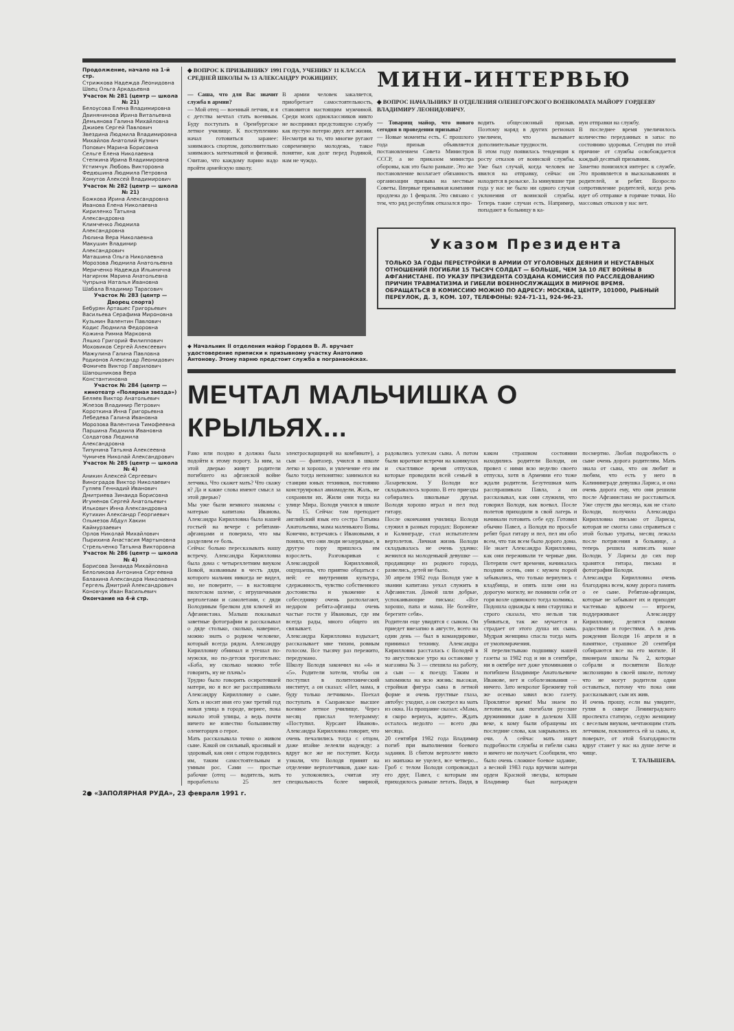Продолжение, начало на 1-й стр.
Стрижкова Надежда Леонидовна
Швец Ольга Аркадьевна
Участок № 281 (центр — школа № 21)
Белоусова Елена Владимировна
Двинянинова Ирина Витальевна
Демьянова Галина Михайловна
Джиоев Сергей Павлович
Звездина Людмила Владимировна
Михайлов Анатолий Кузмич
Попович Марина Борисовна
Сельге Елена Николаевна
Степкина Ирина Владимировна
Устимчук Любовь Викторовна
Федюшина Людмила Петровна
Хомутов Алексей Владимирович
Участок № 282 (центр — школа № 21)
Божкова Ирина Александровна
Иванова Елена Николаевна
Кириленко Татьяна Александровна
Климченко Людмила Александровна
Люлина Вера Николаевна
Макушин Владимир Александрович
Маташина Ольга Николаевна
Морозова Людмила Анатольевна
Мериченко Надежда Ильинична
Нагирняк Марина Анатольевна
Чупрына Наталья Ивановна
Шабала Владимир Тарасович
Участок № 283 (центр — Дворец спорта)
Бебурян Арташес Григорьевич
Васильева Серафима Мироновна
Кузьмин Валентин Павлович
Кодис Людмила Федоровна
Кожина Римма Марковна
Ляшко Григорий Филиппович
Моховиков Сергей Алексеевич
Мажулина Галина Павловна
Родионов Александр Леонидович
Фомичев Виктор Гаврилович
Шапошникова Вера Константиновна
Участок № 284 (центр — кинотеатр «Полярная звезда»)
Беляев Виктор Анатольевич
Жлезов Владимир Петрович
Короткина Инна Григорьевна
Лебедева Галина Ивановна
Морозова Валентина Тимофеевна
Паршина Людмила Ивановна
Солдатова Людмила Александровна
Типунина Татьяна Алексеевна
Чумичев Николай Александрович
Участок № 285 (центр — школа № 4)
Аникин Алексей Сергеевич
Виноградов Виктор Николаевич
Гуляев Геннадий Иванович
Дмитриева Зинаида Борисовна
Игуменов Сергей Анатольевич
Илькович Инна Александровна
Кутихин Александр Георгиевич
Ольмезов Абдул Хаким Каймурзаевич
Орлов Николай Михайлович
Пырихина Анастасия Мартыновна
Стрельченко Татьяна Викторовна
Участок № 286 (центр — школа № 4)
Борисова Зинаида Михайловна
Белоликова Антонина Сергеевна
Балахина Александра Николаевна
Гергель Дмитрий Александрович
Коновчук Иван Васильевич
Окончание на 4-й стр.
◆ ВОПРОС К ПРИЗЫВНИКУ 1991 ГОДА, УЧЕНИКУ 11 КЛАССА СРЕДНЕЙ ШКОЛЫ № 13 АЛЕКСАНДРУ РОЖИЦИНУ.
— Саша, что для Вас значит служба в армии?
— Мой отец — военный летчик, и я с детства мечтал стать военным. Буду поступать в Оренбургское летное училище. К поступлению начал готовиться заранее: занимаюсь спортом, дополнительно занимаюсь математикой и физикой. Считаю, что каждому парню надо пройти армейскую школу.
В армии человек закаляется, приобретает самостоятельность, становится настоящим мужчиной. Среди моих одноклассников никто не воспринял предстоящую службу как пустую потерю двух лет жизни. Несмотря на то, что многие ругают современную молодежь, такое понятие, как долг перед Родиной, нам не чуждо.
◆ Начальник II отделения майор Гордеев В. Л. вручает удостоверение приписки к призывному участку Анатолию Антонову. Этому парню предстоит служба в погранвойсках.
МИНИ-ИНТЕРВЬЮ
◆ ВОПРОС НАЧАЛЬНИКУ II ОТДЕЛЕНИЯ ОЛЕНЕГОРСКОГО ВОЕНКОМАТА МАЙОРУ ГОРДЕЕВУ ВЛАДИМИРУ ЛЕОНИДОВИЧУ.
— Товарищ майор, что нового сегодня в проведении призыва?
— Новые моменты есть. С прошлого года призыв объявляется постановлением Совета Министров СССР, а не приказом министра обороны, как это было раньше. Это же постановление возлагает обязанность организации призыва на местные Советы. Впервые призывная кампания продлена до 1 февраля. Это связано с тем, что ряд республик отказался про-
водить общесоюзный призыв. Поэтому наряд в других регионах увеличен, что вызывает дополнительные трудности.
В этом году появилась тенденция к росту отказов от воинской службы. Уже был случай, когда человек не явился на отправку, сейчас он находится в розыске. За минувшие три года у нас не было ни одного случая уклонения от воинской службы. Теперь такие случаи есть. Например, попадают в больницу в ка-
нун отправки на службу.
В последнее время увеличилось количество переданных в запас по состоянию здоровья. Сегодня по этой причине от службы освобождается каждый десятый призывник.
Заметно понизился интерес к службе. Это проявляется в высказываниях и родителей, и ребят. Возросло сопротивление родителей, когда речь идет об отправке в горячие точки. Но массовых отказов у нас нет.
Указом Президента
ТОЛЬКО ЗА ГОДЫ ПЕРЕСТРОЙКИ В АРМИИ ОТ УГОЛОВНЫХ ДЕЯНИЯ И НЕУСТАВНЫХ ОТНОШЕНИЙ ПОГИБЛИ 15 ТЫСЯЧ СОЛДАТ — БОЛЬШЕ, ЧЕМ ЗА 10 ЛЕТ ВОЙНЫ В АФГАНИСТАНЕ. ПО УКАЗУ ПРЕЗИДЕНТА СОЗДАНА КОМИССИЯ ПО РАССЛЕДОВАНИЮ ПРИЧИН ТРАВМАТИЗМА И ГИБЕЛИ ВОЕННОСЛУЖАЩИХ В МИРНОЕ ВРЕМЯ. ОБРАЩАТЬСЯ В КОМИССИЮ МОЖНО ПО АДРЕСУ: МОСКВА, ЦЕНТР, 101000, РЫБНЫЙ ПЕРЕУЛОК, Д. 3, КОМ. 107, ТЕЛЕФОНЫ: 924-71-11, 924-96-23.
МЕЧТАЛ МАЛЬЧИШКА О КРЫЛЬЯХ...
Рано или поздно я должна была подойти к этому порогу. За ним, за этой дверью живут родители погибшего на афганской войне летчика. Что скажет мать? Что скажу я? Да и какие слова имеют смысл за этой дверью?
Мы уже были немного знакомы с матерью капитана Иванова. Александра Кирилловна была нашей гостьей на вечере с ребятами-афганцами и поверила, что мы разделяем ее боль.
Сейчас больно пересказывать нашу встречу. Александра Кирилловна была дома с четырехлетним внуком Вовой, названным в честь дяди, которого мальчик никогда не видел, но, не поверите, — в настоящем пилотском шлеме, с игрушечными вертолетами и самолетами, с дяди Володиным брелком для ключей из Афганистана. Малыш показывал заветные фотографии и рассказывал о дяде столько, сколько, наверное, можно знать о родном человеке, который всегда рядом. Александру Кирилловну обнимал и утешал по-мужски, но по-детски трогательно: «Баба, ну сколько можно тебе говорить, ну не плачь!»
Трудно было говорить осиротевшей матери, но я все же расспрашивала Александру Кирилловну о сыне. Хоть и носит имя его уже третий год новая улица в городе, вернее, пока начало этой улицы, а ведь почти ничего не известно большинству оленегорцев о герое.
Мать рассказывала точно о живом сыне. Какой он сильный, красивый и здоровый, как они с отцом гордились им, таким самостоятельным и умным рос. Сами — простые рабочие (отец — водитель, мать проработала 25 лет электросварщицей на комбинате), а сын — фантазер, учился в школе легко и хорошо, и увлечение его им было тогда непонятно: занимался на станции юных техников, постоянно конструировал авиамодели. Жаль, не сохранили их. Жили они тогда на улице Мира. Володя учился в школе № 15. Сейчас там преподает английский язык его сестра Татьяна Анатольевна, мама маленького Вовы.
Конечно, встречаясь с Ивановыми, я поняла, что они люди незаурядные, в другую пору пришлось им взрослеть. Разговаривая с Александрой Кирилловной, ощущаешь, что приятно общаться с ней: ее внутренняя культура, сдержанность, чувство собственного достоинства и уважение к собеседнику очень располагают, недаром ребята-афганцы очень частые гости у Ивановых, где им всегда рады, много общего их связывает.
Александра Кирилловна вздыхает, рассказывает мне тихим, ровным голосом. Все тысячу раз пережито, передумано.
Школу Володя закончил на «4» и «5». Родители хотели, чтобы он поступил в политехнический институт, а он сказал: «Нет, мама, я буду только летчиком». Поехал поступать в Сызранское высшее военное летное училище. Через месяц прислал телеграмму: «Поступил. Курсант Иванов». Александра Кирилловна говорит, что очень печалились тогда с отцом, даже втайне лелеяли надежду: а вдруг все же не поступит. Когда узнали, что Володя принят на отделение вертолетчиков, даже как-то успокоились, считая эту специальность более мирной, радовались успехам сына. А потом были короткие встречи на каникулах и счастливое время отпусков, которые проводили всей семьей в Лазаревском. У Володи все складывалось хорошо. В его приезды собирались школьные друзья. Володя хорошо играл и пел под гитару.
После окончания училища Володя служил в разных городах: Воронеже и Калинграде, стал испытателем вертолетов. Личная жизнь Володи складывалась не очень удачно: женился на молоденькой девушке — продавщице из родного города, развелись, детей не было.
30 апреля 1982 года Володя уже в звании капитана уехал служить в Афганистан. Домой шли добрые, успокаивающие письма: «Все хорошо, папа и мама. Не болейте, берегите себя».
Родители еще увидятся с сыном. Он приедет внезапно в августе, всего на один день — был в командировке, принимал технику. Александра Кирилловна рассталась с Володей в то августовское утро на остановке у магазина № 3 — спешила на работу, а сын — к поезду. Таким и запомнила на всю жизнь: высокая, стройная фигура сына в летной форме и очень грустные глаза, автобус уходил, а он смотрел на мать из окна. На прощание сказал: «Мама, я скоро вернусь, ждите». Ждать осталось недолго — всего два месяца.
20 сентября 1982 года Владимир погиб при выполнении боевого задания. В сбитом вертолете никто из экипажа не уцелел, все четверо... Гроб с телом Володи сопровождал его друг, Павел, с которым им приходилось раньше летать. Видя, в каком страшном состоянии находились родители Володи, он провел с ними всю неделю своего отпуска, хотя в Армении его тоже ждали родители. Безутешная мать расспрашивала Павла, а он рассказывал, как они служили, что говорил Володя, как воевал. После полетов приходили в свой лагерь и начинали готовить себе еду. Готовил обычно Павел, а Володя по просьбе ребят брал гитару и пел, пел им обо всем, что так всем было дорого дома. Не знает Александра Кирилловна, как они переживали те черные дни. Потеряли счет времени, начиналась поздняя осень, они с мужем порой забывались, что только вернулись с кладбища, и опять шли они на дорогую могилу, не помнили себя от горя возле одинокого тогда холмика.
Подошла однажды к ним старушка и строго сказала, что нельзя так убиваться, так же мучается и страдает от этого душа их сына. Мудрая женщина спасла тогда мать от умопомрачения.
Я перелистываю подшивку нашей газеты за 1982 год и ни в сентябре, ни в октябре нет даже упоминания о погибшем Владимире Анатольевиче Иванове, нет и соболезнования — ничего. Зато некролог Брежневу той же осенью завил всю газету. Проклятое время! Мы знаем по летописям, как погибали русские дружинники даже в далеком XIII веке, к кому были обращены их последние слова, как закрывались их очи. А сейчас мать ищет подробности службы и гибели сына и ничего не получает. Сообщили, что было очень сложное боевое задание, а весной 1983 года вручили матери орден Красной звезды, которым Владимир был награжден посмертно. Любая подробность о сыне очень дорога родителям. Мать знала от сына, что он любит и любим, что есть у него в Калининграде девушка Лариса, и она очень дорога ему, что они решили после Афганистана не расставаться. Уже спустя два месяца, как не стало Володи, получила Александра Кирилловна письмо от Ларисы, которая не смогла сама справиться с этой болью утраты, месяц лежала после потрясения в больнице, а теперь решила написать маме Володи. У Ларисы до сих пор хранятся гитара, письма и фотографии Володи.
Александра Кирилловна очень благодарна всем, кому дорога память о ее сыне. Ребятам-афганцам, которые не забывают их и приходят частенько вдвоем — втроем, поддерживают Александру Кирилловну, делятся своими радостями и горестями. А в день рождения Володи 16 апреля и в памятное, страшное 20 сентября собираются все на его могиле. И пионерам школы № 2, которые собрали и посвятили Володе экспозицию в своей школе, потому что не могут родители одни оставаться, потому что пока они рассказывают, сын их жив.
И очень прошу, если вы увидите, гуляя в сквере Ленинградского проспекта статную, седую женщину с веселым внуком, мечтающим стать летчиком, поклонитесь ей за сына, и, поверьте, от этой благодарности вдруг станет у нас на душе легче и чище.
Т. ТАЛЫШЕВА.
2● «ЗАПОЛЯРНАЯ РУДА», 23 февраля 1991 г.